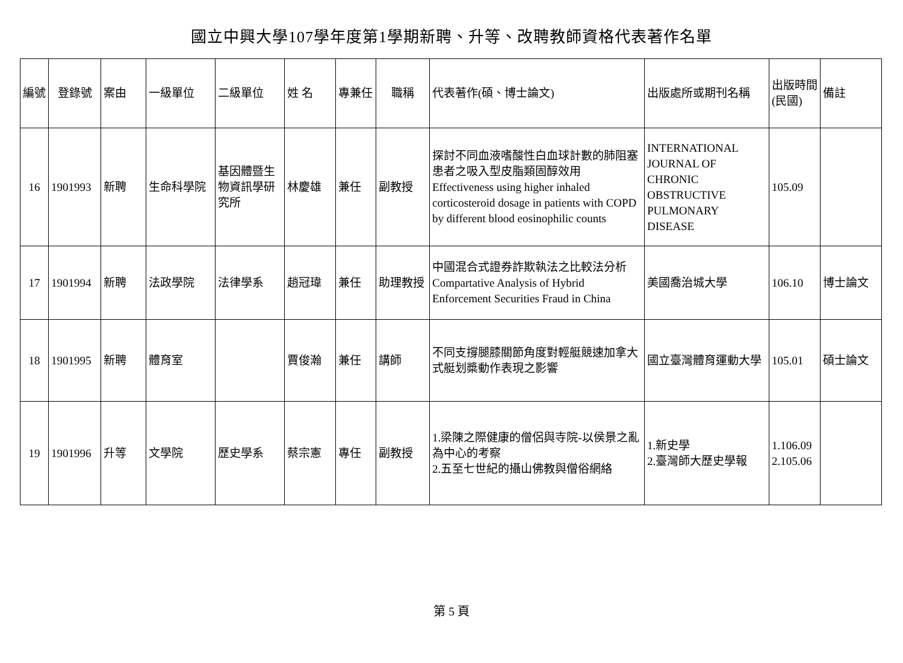國立中興大學107學年度第1學期新聘、升等、改聘教師資格代表著作名單
| 編號 | 登錄號 | 案由 | 一級單位 | 二級單位 | 姓 名 | 專兼任 | 職稱 | 代表著作(碩、博士論文) | 出版處所或期刊名稱 | 出版時間(民國) | 備註 |
| --- | --- | --- | --- | --- | --- | --- | --- | --- | --- | --- | --- |
| 16 | 1901993 | 新聘 | 生命科學院 | 基因體暨生物資訊學研究所 | 林慶雄 | 兼任 | 副教授 | 探討不同血液嗜酸性白血球計數的肺阻塞患者之吸入型皮脂類固醇效用 Effectiveness using higher inhaled corticosteroid dosage in patients with COPD by different blood eosinophilic counts | INTERNATIONAL JOURNAL OF CHRONIC OBSTRUCTIVE PULMONARY DISEASE | 105.09 | |
| 17 | 1901994 | 新聘 | 法政學院 | 法律學系 | 趙冠瑋 | 兼任 | 助理教授 | 中國混合式證券詐欺執法之比較法分析 Compartative Analysis of Hybrid Enforcement Securities Fraud in China | 美國喬治城大學 | 106.10 | 博士論文 |
| 18 | 1901995 | 新聘 | 體育室 | | 賈俊瀚 | 兼任 | 講師 | 不同支撐腿膝關節角度對輕艇競速加拿大式艇划槳動作表現之影響 | 國立臺灣體育運動大學 | 105.01 | 碩士論文 |
| 19 | 1901996 | 升等 | 文學院 | 歷史學系 | 蔡宗憲 | 專任 | 副教授 | 1.梁陳之際健康的僧侶與寺院-以侯景之亂為中心的考察 2.五至七世紀的攝山佛教與僧俗網絡 | 1.新史學 2.臺灣師大歷史學報 | 1.106.09 2.105.06 | |
第 5 頁